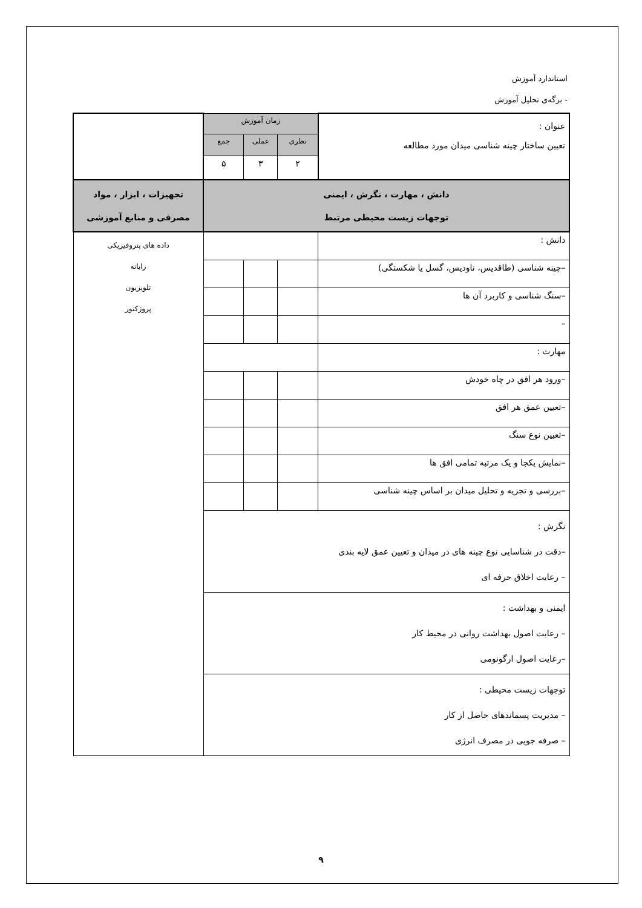استاندارد آموزش
- برگه‌ی تحلیل آموزش
| عنوان : تعیین ساختار چینه شناسی میدان مورد مطالعه | زمان آموزش | | | |
| | نظری | عملی | جمع | |
| | ۲ | ۳ | ۵ | |
| دانش ، مهارت ، نگرش ، ایمنی توجهات زیست محیطی مرتبط | | | | تجهیزات ، ابزار ، مواد مصرفی و منابع آموزشی |
| دانش : | | | | داده های پتروفیزیکی رایانه تلویزیون پروژکتور |
| –چینه شناسی (طاقدیس، ناودیس، گسل یا شکستگی) | | | | |
| –سنگ شناسی و کاربرد آن ها | | | | |
| – | | | | |
| مهارت : | | | | |
| –ورود هر افق در چاه خودش | | | | |
| –تعیین عمق هر افق | | | | |
| –تعیین نوع سنگ | | | | |
| –نمایش یکجا و یک مرتبه تمامی افق ها | | | | |
| –بررسی و تجزیه و تحلیل میدان بر اساس چینه شناسی | | | | |
| نگرش : –دقت در شناسایی نوع چینه های در میدان و تعیین عمق لایه بندی – رعایت اخلاق حرفه ای | | | | |
| ایمنی و بهداشت : – رعایت اصول بهداشت روانی در محیط کار –رعایت اصول ارگونومی | | | | |
| توجهات زیست محیطی : – مدیریت پسماندهای حاصل از کار – صرفه جویی در مصرف انرژی | | | | |
۹